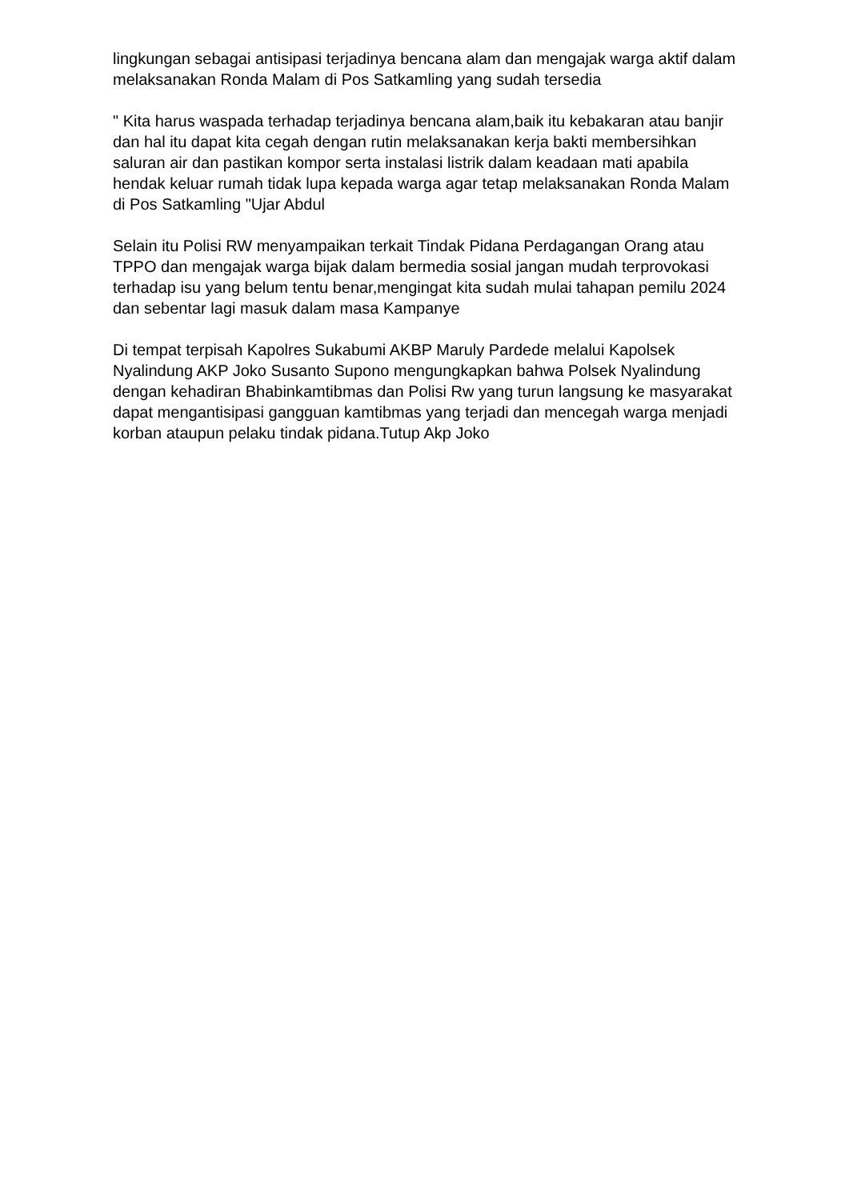lingkungan sebagai antisipasi terjadinya bencana alam dan mengajak warga aktif dalam melaksanakan Ronda Malam di Pos Satkamling yang sudah tersedia
" Kita harus waspada terhadap terjadinya bencana alam,baik itu kebakaran atau banjir dan hal itu dapat kita cegah dengan rutin melaksanakan kerja bakti membersihkan saluran air dan pastikan kompor serta instalasi listrik dalam keadaan mati apabila hendak keluar rumah tidak lupa kepada warga agar tetap melaksanakan Ronda Malam di Pos Satkamling "Ujar Abdul
Selain itu Polisi RW menyampaikan terkait Tindak Pidana Perdagangan Orang atau TPPO dan mengajak warga bijak dalam bermedia sosial jangan mudah terprovokasi terhadap isu yang belum tentu benar,mengingat kita sudah mulai tahapan pemilu 2024 dan sebentar lagi masuk dalam masa Kampanye
Di tempat terpisah Kapolres Sukabumi AKBP Maruly Pardede melalui Kapolsek Nyalindung AKP Joko Susanto Supono mengungkapkan bahwa Polsek Nyalindung dengan kehadiran Bhabinkamtibmas dan Polisi Rw yang turun langsung ke masyarakat dapat mengantisipasi gangguan kamtibmas yang terjadi dan mencegah warga menjadi korban ataupun pelaku tindak pidana.Tutup Akp Joko